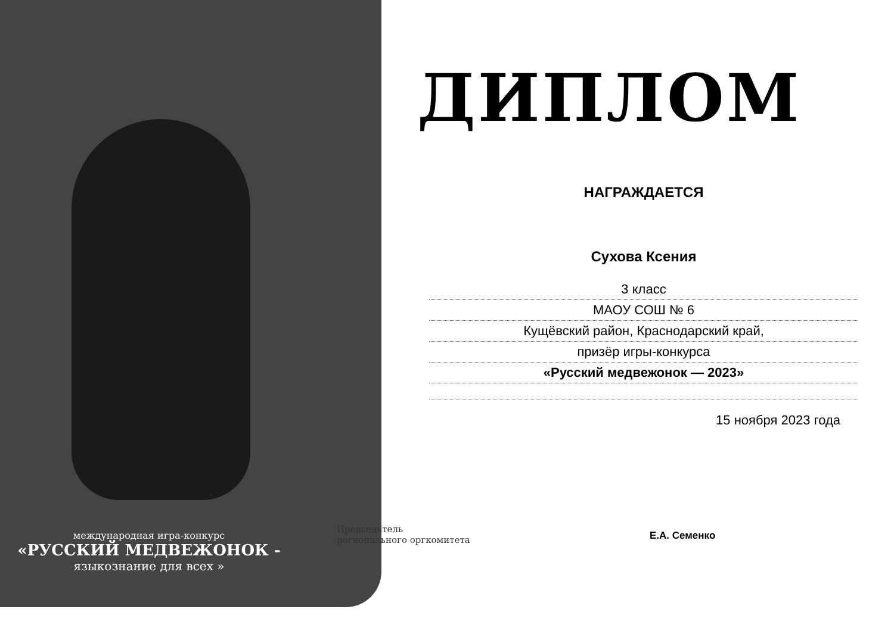ДИПЛОМ
НАГРАЖДАЕТСЯ
Сухова Ксения
3 класс
МАОУ СОШ № 6
Кущёвский район, Краснодарский край,
призёр игры-конкурса
«Русский медвежонок — 2023»
15 ноября 2023 года
международная игра-конкурс
«РУССКИЙ МЕДВЕЖОНОК -
языкознание для всех »
Председатель
регионального оргкомитета
Е.А. Семенко